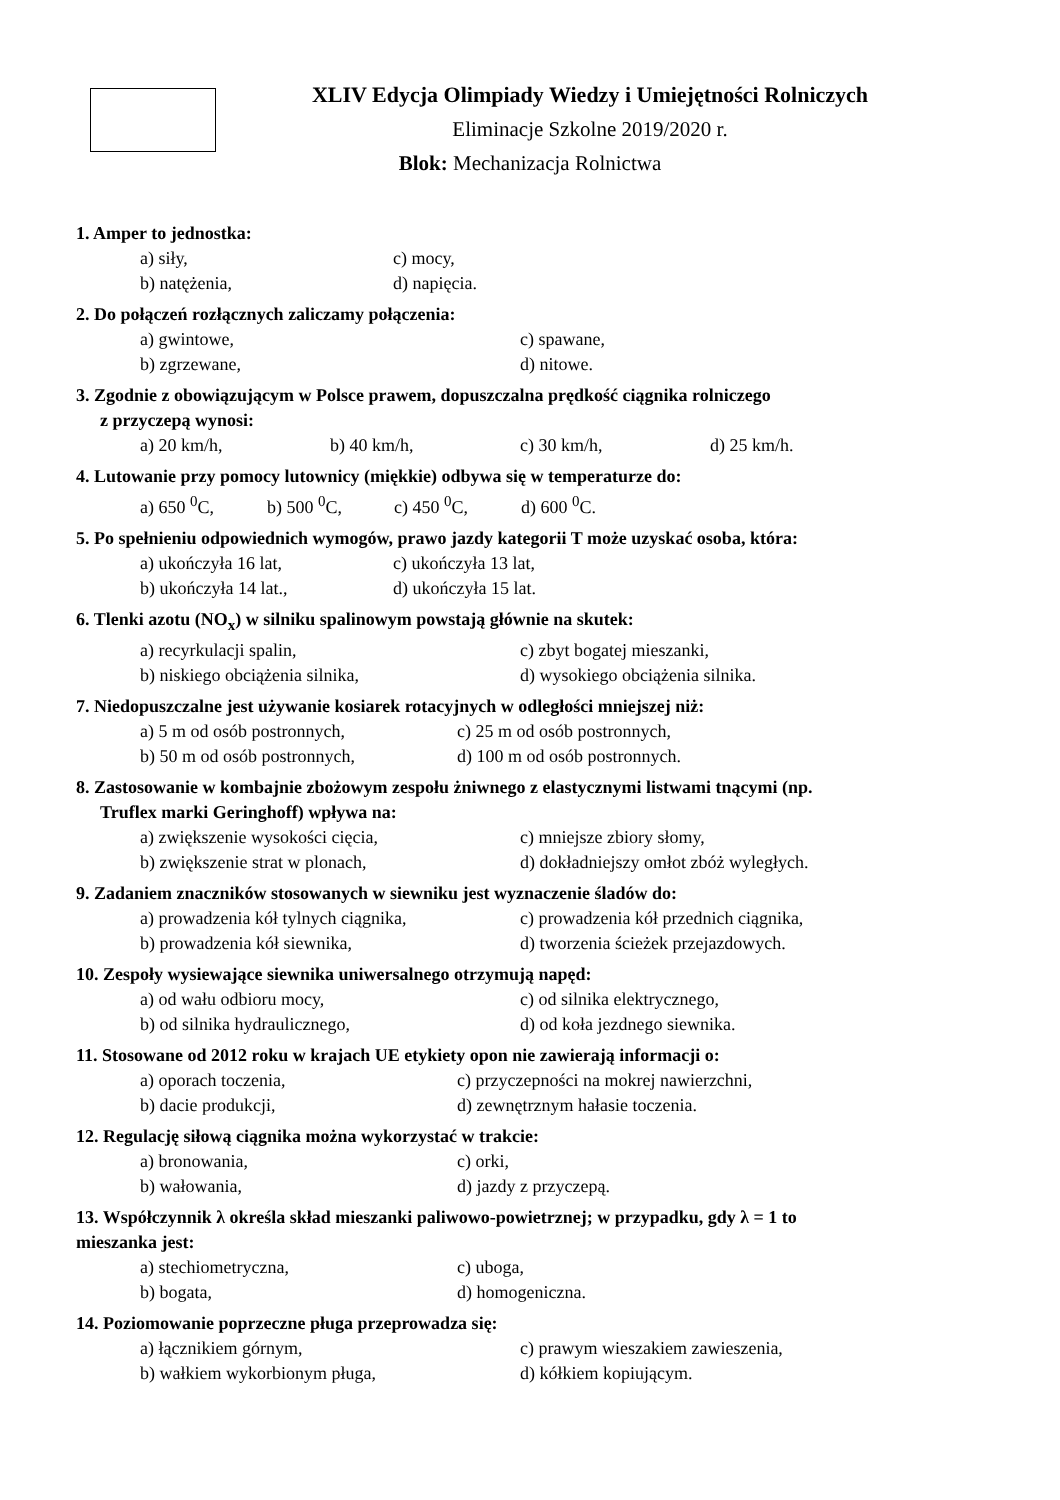XLIV Edycja Olimpiady Wiedzy i Umiejętności Rolniczych
Eliminacje Szkolne 2019/2020 r.
Blok: Mechanizacja Rolnictwa
1. Amper to jednostka:
a) siły, c) mocy,
b) natężenia, d) napięcia.
2. Do połączeń rozłącznych zaliczamy połączenia:
a) gwintowe, c) spawane,
b) zgrzewane, d) nitowe.
3. Zgodnie z obowiązującym w Polsce prawem, dopuszczalna prędkość ciągnika rolniczego
z przyczepą wynosi:
a) 20 km/h, b) 40 km/h, c) 30 km/h, d) 25 km/h.
4. Lutowanie przy pomocy lutownicy (miękkie) odbywa się w temperaturze do:
a) 650 <sup>0</sup>C, b) 500 <sup>0</sup>C, c) 450 <sup>0</sup>C, d) 600 <sup>0</sup>C.
5. Po spełnieniu odpowiednich wymogów, prawo jazdy kategorii T może uzyskać osoba, która:
a) ukończyła 16 lat, c) ukończyła 13 lat,
b) ukończyła 14 lat., d) ukończyła 15 lat.
6. Tlenki azotu (NO<sub>x</sub>) w silniku spalinowym powstają głównie na skutek:
a) recyrkulacji spalin, c) zbyt bogatej mieszanki,
b) niskiego obciążenia silnika, d) wysokiego obciążenia silnika.
7. Niedopuszczalne jest używanie kosiarek rotacyjnych w odległości mniejszej niż:
a) 5 m od osób postronnych, c) 25 m od osób postronnych,
b) 50 m od osób postronnych, d) 100 m od osób postronnych.
8. Zastosowanie w kombajnie zbożowym zespołu żniwnego z elastycznymi listwami tnącymi (np.
Truflex marki Geringhoff) wpływa na:
a) zwiększenie wysokości cięcia, c) mniejsze zbiory słomy,
b) zwiększenie strat w plonach, d) dokładniejszy omłot zbóż wyległych.
9. Zadaniem znaczników stosowanych w siewniku jest wyznaczenie śladów do:
a) prowadzenia kół tylnych ciągnika, c) prowadzenia kół przednich ciągnika,
b) prowadzenia kół siewnika, d) tworzenia ścieżek przejazdowych.
10. Zespoły wysiewające siewnika uniwersalnego otrzymują napęd:
a) od wału odbioru mocy, c) od silnika elektrycznego,
b) od silnika hydraulicznego, d) od koła jezdnego siewnika.
11. Stosowane od 2012 roku w krajach UE etykiety opon nie zawierają informacji o:
a) oporach toczenia, c) przyczepności na mokrej nawierzchni,
b) dacie produkcji, d) zewnętrznym hałasie toczenia.
12. Regulację siłową ciągnika można wykorzystać w trakcie:
a) bronowania, c) orki,
b) wałowania, d) jazdy z przyczepą.
13. Współczynnik λ określa skład mieszanki paliwowo-powietrznej; w przypadku, gdy λ = 1 to
mieszanka jest:
a) stechiometryczna, c) uboga,
b) bogata, d) homogeniczna.
14. Poziomowanie poprzeczne pługa przeprowadza się:
a) łącznikiem górnym, c) prawym wieszakiem zawieszenia,
b) wałkiem wykorbionym pługa, d) kółkiem kopiującym.